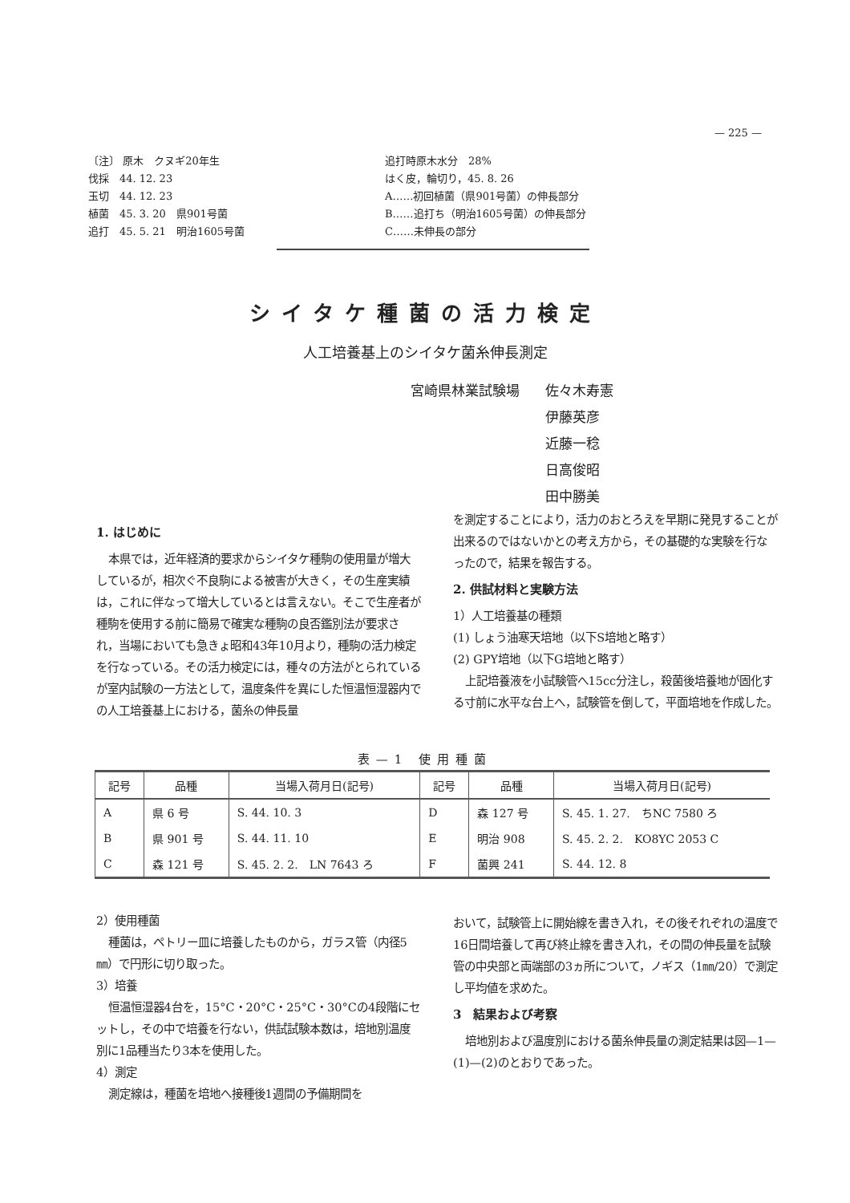— 225 —
〔注〕 原木　クヌギ20年生
伐採　44. 12. 23
玉切　44. 12. 23
植菌　45. 3. 20　県901号菌
追打　45. 5. 21　明治1605号菌
追打時原木水分　28%
はく皮，輪切り，45. 8. 26
A……初回植菌（県901号菌）の伸長部分
B……追打ち（明治1605号菌）の伸長部分
C……未伸長の部分
シイタケ種菌の活力検定
人工培養基上のシイタケ菌糸伸長測定
| 宮崎県林業試験場 | 佐々木寿憲 |
| | 伊藤英彦 |
| | 近藤一稔 |
| | 日高俊昭 |
| | 田中勝美 |
1. はじめに
本県では，近年経済的要求からシイタケ種駒の使用量が増大しているが，相次ぐ不良駒による被害が大きく，その生産実績は，これに伴なって増大しているとは言えない。そこで生産者が種駒を使用する前に簡易で確実な種駒の良否鑑別法が要求され，当場においても急きょ昭和43年10月より，種駒の活力検定を行なっている。その活力検定には，種々の方法がとられているが室内試験の一方法として，温度条件を異にした恒温恒湿器内での人工培養基上における，菌糸の伸長量
を測定することにより，活力のおとろえを早期に発見することが出来るのではないかとの考え方から，その基礎的な実験を行なったので，結果を報告する。
2. 供試材料と実験方法
1）人工培養基の種類
(1) しょう油寒天培地（以下S培地と略す）
(2) GPY培地（以下G培地と略す）
上記培養液を小試験管へ15cc分注し，殺菌後培養地が固化する寸前に水平な台上へ，試験管を倒して，平面培地を作成した。
表—1 使用種菌
| 記号 | 品種 | 当場入荷月日(記号) | 記号 | 品種 | 当場入荷月日(記号) |
| --- | --- | --- | --- | --- | --- |
| A | 県 6 号 | S. 44. 10. 3 | D | 森 127 号 | S. 45. 1. 27. ちNC 7580 ろ |
| B | 県 901 号 | S. 44. 11. 10 | E | 明治 908 | S. 45. 2. 2. KO8YC 2053 C |
| C | 森 121 号 | S. 45. 2. 2. LN 7643 ろ | F | 菌興 241 | S. 44. 12. 8 |
2）使用種菌
種菌は，ペトリー皿に培養したものから，ガラス管（内径5㎜）で円形に切り取った。
3）培養
恒温恒湿器4台を，15°C・20°C・25°C・30°Cの4段階にセットし，その中で培養を行ない，供試試験本数は，培地別温度別に1品種当たり3本を使用した。
4）測定
測定線は，種菌を培地へ接種後1週間の予備期間を
おいて，試験管上に開始線を書き入れ，その後それぞれの温度で16日間培養して再び終止線を書き入れ，その間の伸長量を試験管の中央部と両端部の3ヵ所について，ノギス（1㎜/20）で測定し平均値を求めた。
3　結果および考察
培地別および温度別における菌糸伸長量の測定結果は図—1—(1)—(2)のとおりであった。